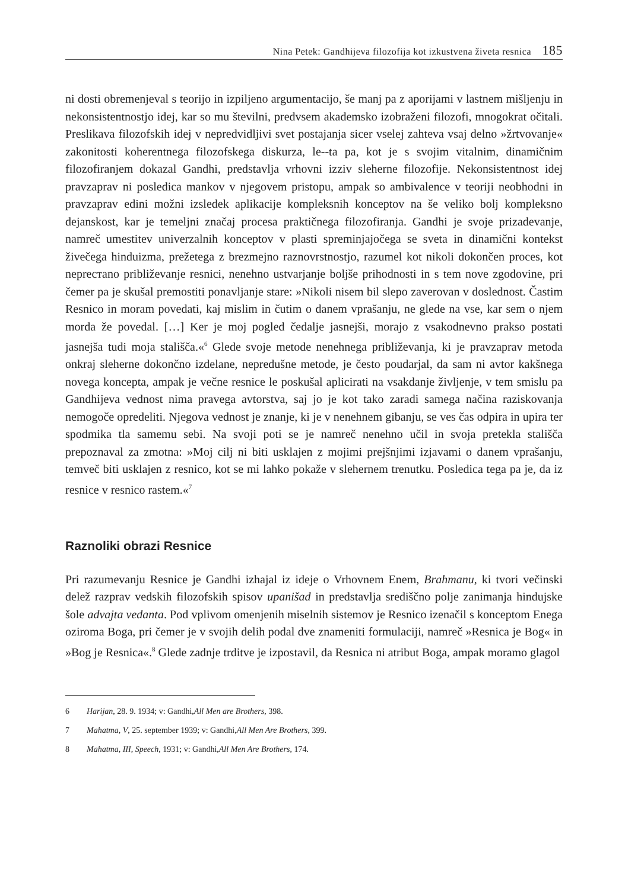Nina Petek: Gandhijeva filozofija kot izkustvena živeta resnica 185
ni dosti obremenjeval s teorijo in izpiljeno argumentacijo, še manj pa z aporijami v lastnem mišljenju in nekonsistentnostjo idej, kar so mu številni, predvsem akademsko izobraženi filozofi, mnogokrat očitali. Preslikava filozofskih idej v nepredvidljivi svet postajanja sicer vselej zahteva vsaj delno »žrtvovanje« zakonitosti koherentnega filozofskega diskurza, le--ta pa, kot je s svojim vitalnim, dinamičnim filozofiranjem dokazal Gandhi, predstavlja vrhovni izziv sleherne filozofije. Nekonsistentnost idej pravzaprav ni posledica mankov v njegovem pristopu, ampak so ambivalence v teoriji neobhodni in pravzaprav edini možni izsledek aplikacije kompleksnih konceptov na še veliko bolj kompleksno dejanskost, kar je temeljni značaj procesa praktičnega filozofiranja. Gandhi je svoje prizadevanje, namreč umestitev univerzalnih konceptov v plasti spreminjajočega se sveta in dinamični kontekst živečega hinduizma, prežetega z brezmejno raznovrstnostjo, razumel kot nikoli dokončen proces, kot nepreстano približevanje resnici, nenehno ustvarjanje boljše prihodnosti in s tem nove zgodovine, pri čemer pa je skušal premostiti ponavljanje stare: »Nikoli nisem bil slepo zaverovan v doslednost. Častim Resnico in moram povedati, kaj mislim in čutim o danem vprašanju, ne glede na vse, kar sem o njem morda že povedal. […] Ker je moj pogled čedalje jasnejši, morajo z vsakodnevno prakso postati jasnejša tudi moja stališča.«<sup>6</sup> Glede svoje metode nenehnega približevanja, ki je pravzaprav metoda onkraj sleherne dokončno izdelane, nepredušne metode, je često poudarjal, da sam ni avtor kakšnega novega koncepta, ampak je večne resnice le poskušal aplicirati na vsakdanje življenje, v tem smislu pa Gandhijeva vednost nima pravega avtorstva, saj jo je kot tako zaradi samega načina raziskovanja nemogoče opredeliti. Njegova vednost je znanje, ki je v nenehnem gibanju, se ves čas odpira in upira ter spodmika tla samemu sebi. Na svoji poti se je namreč nenehno učil in svoja pretekla stališča prepoznaval za zmotna: »Moj cilj ni biti usklajen z mojimi prejšnjimi izjavami o danem vprašanju, temveč biti usklajen z resnico, kot se mi lahko pokaže v slehernem trenutku. Posledica tega pa je, da iz resnice v resnico rastem.«<sup>7</sup>
Raznoliki obrazi Resnice
Pri razumevanju Resnice je Gandhi izhajal iz ideje o Vrhovnem Enem, Brahmanu, ki tvori večinski delež razprav vedskih filozofskih spisov upanišad in predstavlja središčno polje zanimanja hindujske šole advajta vedanta. Pod vplivom omenjenih miselnih sistemov je Resnico izenačil s konceptom Enega oziroma Boga, pri čemer je v svojih delih podal dve znameniti formulaciji, namreč »Resnica je Bog« in »Bog je Resnica«.<sup>8</sup> Glede zadnje trditve je izpostavil, da Resnica ni atribut Boga, ampak moramo glagol
6 Harijan, 28. 9. 1934; v: Gandhi, All Men are Brothers, 398.
7 Mahatma, V, 25. september 1939; v: Gandhi, All Men Are Brothers, 399.
8 Mahatma, III, Speech, 1931; v: Gandhi, All Men Are Brothers, 174.